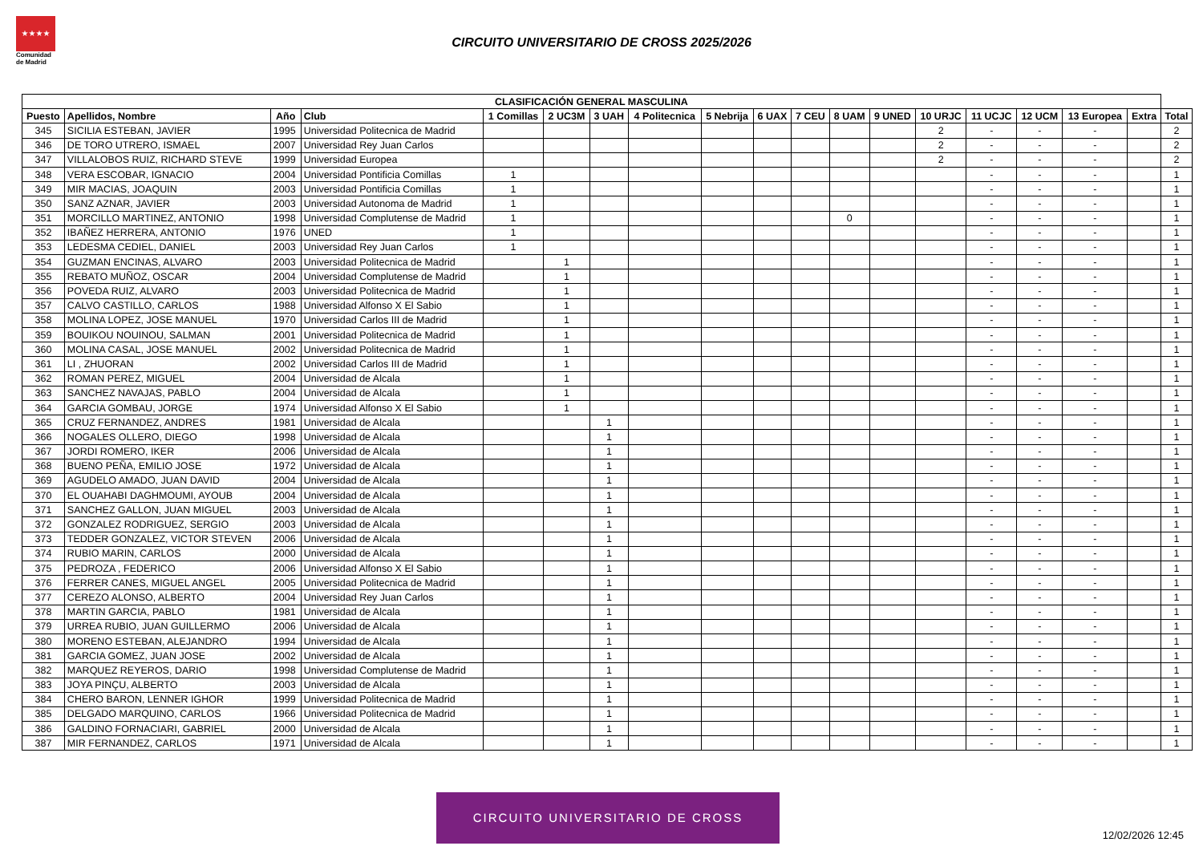★★★★
Comunidad
de Madrid
CIRCUITO UNIVERSITARIO DE CROSS 2025/2026
| CLASIFICACIÓN GENERAL MASCULINA | | | | | | | | | | | | | | | | | | |
| --- | --- | --- | --- | --- | --- | --- | --- | --- | --- | --- | --- | --- | --- | --- | --- | --- | --- | --- |
| Puesto | Apellidos, Nombre | Año | Club | 1 Comillas | 2 UC3M | 3 UAH | 4 Politecnica | 5 Nebrija | 6 UAX | 7 CEU | 8 UAM | 9 UNED | 10 URJC | 11 UCJC | 12 UCM | 13 Europea | Extra | Total |
| 345 | SICILIA ESTEBAN, JAVIER | 1995 | Universidad Politecnica de Madrid | | | | | | | | | | 2 | - | - | - | | 2 |
| 346 | DE TORO UTRERO, ISMAEL | 2007 | Universidad Rey Juan Carlos | | | | | | | | | | 2 | - | - | - | | 2 |
| 347 | VILLALOBOS RUIZ, RICHARD STEVE | 1999 | Universidad Europea | | | | | | | | | | 2 | - | - | - | | 2 |
| 348 | VERA ESCOBAR, IGNACIO | 2004 | Universidad Pontificia Comillas | 1 | | | | | | | | | | - | - | - | | 1 |
| 349 | MIR MACIAS, JOAQUIN | 2003 | Universidad Pontificia Comillas | 1 | | | | | | | | | | - | - | - | | 1 |
| 350 | SANZ AZNAR, JAVIER | 2003 | Universidad Autonoma de Madrid | 1 | | | | | | | | | | - | - | - | | 1 |
| 351 | MORCILLO MARTINEZ, ANTONIO | 1998 | Universidad Complutense de Madrid | 1 | | | | | | | 0 | | | - | - | - | | 1 |
| 352 | IBAÑEZ HERRERA, ANTONIO | 1976 | UNED | 1 | | | | | | | | | | - | - | - | | 1 |
| 353 | LEDESMA CEDIEL, DANIEL | 2003 | Universidad Rey Juan Carlos | 1 | | | | | | | | | | - | - | - | | 1 |
| 354 | GUZMAN ENCINAS, ALVARO | 2003 | Universidad Politecnica de Madrid | | 1 | | | | | | | | | - | - | - | | 1 |
| 355 | REBATO MUÑOZ, OSCAR | 2004 | Universidad Complutense de Madrid | | 1 | | | | | | | | | - | - | - | | 1 |
| 356 | POVEDA RUIZ, ALVARO | 2003 | Universidad Politecnica de Madrid | | 1 | | | | | | | | | - | - | - | | 1 |
| 357 | CALVO CASTILLO, CARLOS | 1988 | Universidad Alfonso X El Sabio | | 1 | | | | | | | | | - | - | - | | 1 |
| 358 | MOLINA LOPEZ, JOSE MANUEL | 1970 | Universidad Carlos III de Madrid | | 1 | | | | | | | | | - | - | - | | 1 |
| 359 | BOUIKOU NOUINOU, SALMAN | 2001 | Universidad Politecnica de Madrid | | 1 | | | | | | | | | - | - | - | | 1 |
| 360 | MOLINA CASAL, JOSE MANUEL | 2002 | Universidad Politecnica de Madrid | | 1 | | | | | | | | | - | - | - | | 1 |
| 361 | LI , ZHUORAN | 2002 | Universidad Carlos III de Madrid | | 1 | | | | | | | | | - | - | - | | 1 |
| 362 | ROMAN PEREZ, MIGUEL | 2004 | Universidad de Alcala | | 1 | | | | | | | | | - | - | - | | 1 |
| 363 | SANCHEZ NAVAJAS, PABLO | 2004 | Universidad de Alcala | | 1 | | | | | | | | | - | - | - | | 1 |
| 364 | GARCIA GOMBAU, JORGE | 1974 | Universidad Alfonso X El Sabio | | 1 | | | | | | | | | - | - | - | | 1 |
| 365 | CRUZ FERNANDEZ, ANDRES | 1981 | Universidad de Alcala | | | 1 | | | | | | | | - | - | - | | 1 |
| 366 | NOGALES OLLERO, DIEGO | 1998 | Universidad de Alcala | | | 1 | | | | | | | | - | - | - | | 1 |
| 367 | JORDI ROMERO, IKER | 2006 | Universidad de Alcala | | | 1 | | | | | | | | - | - | - | | 1 |
| 368 | BUENO PEÑA, EMILIO JOSE | 1972 | Universidad de Alcala | | | 1 | | | | | | | | - | - | - | | 1 |
| 369 | AGUDELO AMADO, JUAN DAVID | 2004 | Universidad de Alcala | | | 1 | | | | | | | | - | - | - | | 1 |
| 370 | EL OUAHABI DAGHMOUMI, AYOUB | 2004 | Universidad de Alcala | | | 1 | | | | | | | | - | - | - | | 1 |
| 371 | SANCHEZ GALLON, JUAN MIGUEL | 2003 | Universidad de Alcala | | | 1 | | | | | | | | - | - | - | | 1 |
| 372 | GONZALEZ RODRIGUEZ, SERGIO | 2003 | Universidad de Alcala | | | 1 | | | | | | | | - | - | - | | 1 |
| 373 | TEDDER GONZALEZ, VICTOR STEVEN | 2006 | Universidad de Alcala | | | 1 | | | | | | | | - | - | - | | 1 |
| 374 | RUBIO MARIN, CARLOS | 2000 | Universidad de Alcala | | | 1 | | | | | | | | - | - | - | | 1 |
| 375 | PEDROZA , FEDERICO | 2006 | Universidad Alfonso X El Sabio | | | 1 | | | | | | | | - | - | - | | 1 |
| 376 | FERRER CANES, MIGUEL ANGEL | 2005 | Universidad Politecnica de Madrid | | | 1 | | | | | | | | - | - | - | | 1 |
| 377 | CEREZO ALONSO, ALBERTO | 2004 | Universidad Rey Juan Carlos | | | 1 | | | | | | | | - | - | - | | 1 |
| 378 | MARTIN GARCIA, PABLO | 1981 | Universidad de Alcala | | | 1 | | | | | | | | - | - | - | | 1 |
| 379 | URREA RUBIO, JUAN GUILLERMO | 2006 | Universidad de Alcala | | | 1 | | | | | | | | - | - | - | | 1 |
| 380 | MORENO ESTEBAN, ALEJANDRO | 1994 | Universidad de Alcala | | | 1 | | | | | | | | - | - | - | | 1 |
| 381 | GARCIA GOMEZ, JUAN JOSE | 2002 | Universidad de Alcala | | | 1 | | | | | | | | - | - | - | | 1 |
| 382 | MARQUEZ REYEROS, DARIO | 1998 | Universidad Complutense de Madrid | | | 1 | | | | | | | | - | - | - | | 1 |
| 383 | JOYA PINÇU, ALBERTO | 2003 | Universidad de Alcala | | | 1 | | | | | | | | - | - | - | | 1 |
| 384 | CHERO BARON, LENNER IGHOR | 1999 | Universidad Politecnica de Madrid | | | 1 | | | | | | | | - | - | - | | 1 |
| 385 | DELGADO MARQUINO, CARLOS | 1966 | Universidad Politecnica de Madrid | | | 1 | | | | | | | | - | - | - | | 1 |
| 386 | GALDINO FORNACIARI, GABRIEL | 2000 | Universidad de Alcala | | | 1 | | | | | | | | - | - | - | | 1 |
| 387 | MIR FERNANDEZ, CARLOS | 1971 | Universidad de Alcala | | | 1 | | | | | | | | - | - | - | | 1 |
CIRCUITO UNIVERSITARIO DE CROSS
12/02/2026 12:45